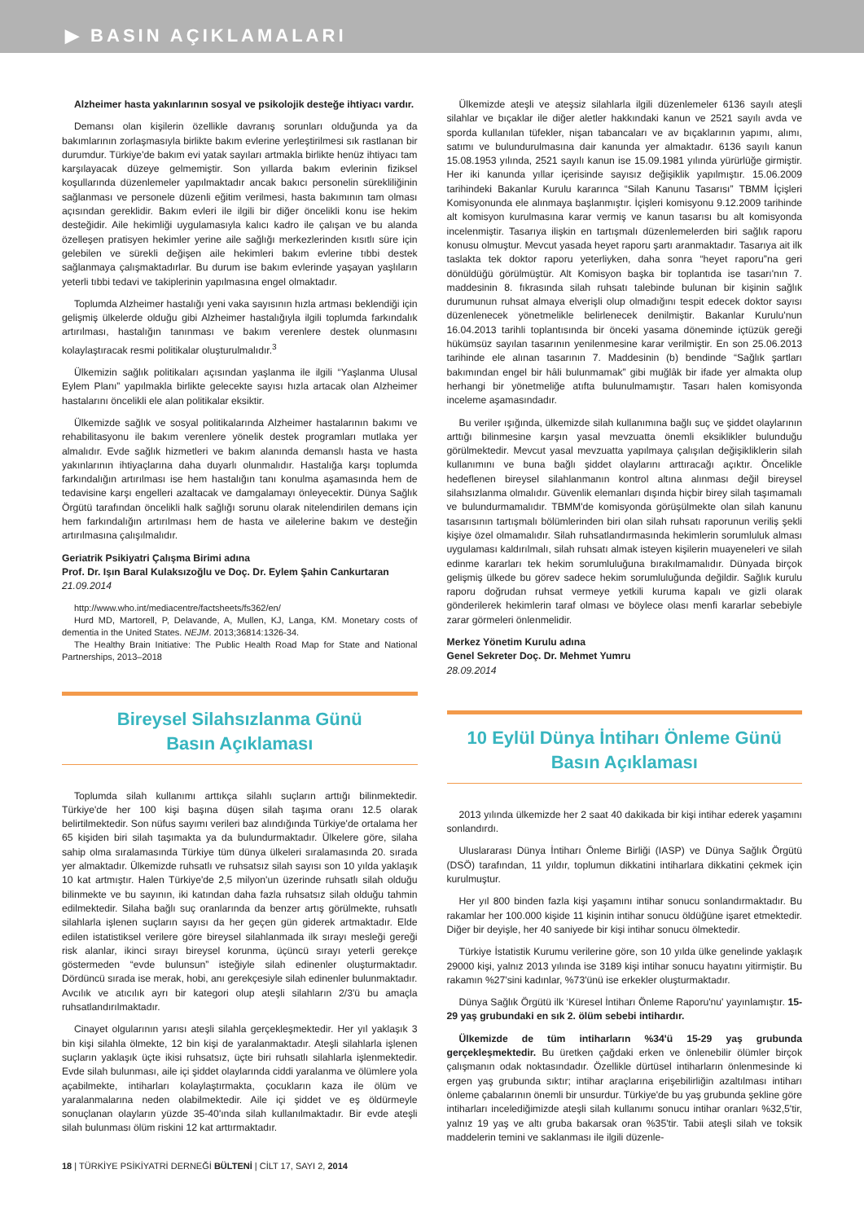▶ BASIN AÇIKLAMALARI
Alzheimer hasta yakınlarının sosyal ve psikolojik desteğe ihtiyacı vardır.
Demansı olan kişilerin özellikle davranış sorunları olduğunda ya da bakımlarının zorlaşmasıyla birlikte bakım evlerine yerleştirilmesi sık rastlanan bir durumdur. Türkiye'de bakım evi yatak sayıları artmakla birlikte henüz ihtiyacı tam karşılayacak düzeye gelmemiştir. Son yıllarda bakım evlerinin fiziksel koşullarında düzenlemeler yapılmaktadır ancak bakıcı personelin sürekliliğinin sağlanması ve personele düzenli eğitim verilmesi, hasta bakımının tam olması açısından gereklidir. Bakım evleri ile ilgili bir diğer öncelikli konu ise hekim desteğidir. Aile hekimliği uygulamasıyla kalıcı kadro ile çalışan ve bu alanda özelleşen pratisyen hekimler yerine aile sağlığı merkezlerinden kısıtlı süre için gelebilen ve sürekli değişen aile hekimleri bakım evlerine tıbbi destek sağlanmaya çalışmaktadırlar. Bu durum ise bakım evlerinde yaşayan yaşlıların yeterli tıbbi tedavi ve takiplerinin yapılmasına engel olmaktadır.
Toplumda Alzheimer hastalığı yeni vaka sayısının hızla artması beklendiği için gelişmiş ülkelerde olduğu gibi Alzheimer hastalığıyla ilgili toplumda farkındalık artırılması, hastalığın tanınması ve bakım verenlere destek olunmasını kolaylaştıracak resmi politikalar oluşturulmalıdır.<sup>3</sup>
Ülkemizin sağlık politikaları açısından yaşlanma ile ilgili “Yaşlanma Ulusal Eylem Planı” yapılmakla birlikte gelecekte sayısı hızla artacak olan Alzheimer hastalarını öncelikli ele alan politikalar eksiktir.
Ülkemizde sağlık ve sosyal politikalarında Alzheimer hastalarının bakımı ve rehabilitasyonu ile bakım verenlere yönelik destek programları mutlaka yer almalıdır. Evde sağlık hizmetleri ve bakım alanında demanslı hasta ve hasta yakınlarının ihtiyaçlarına daha duyarlı olunmalıdır. Hastalığa karşı toplumda farkındalığın artırılması ise hem hastalığın tanı konulma aşamasında hem de tedavisine karşı engelleri azaltacak ve damgalamayı önleyecektir. Dünya Sağlık Örgütü tarafından öncelikli halk sağlığı sorunu olarak nitelendirilen demans için hem farkındalığın artırılması hem de hasta ve ailelerine bakım ve desteğin artırılmasına çalışılmalıdır.
Geriatrik Psikiyatri Çalışma Birimi adına
Prof. Dr. Işın Baral Kulaksızoğlu ve Doç. Dr. Eylem Şahin Cankurtaran
21.09.2014
http://www.who.int/mediacentre/factsheets/fs362/en/
Hurd MD, Martorell, P, Delavande, A, Mullen, KJ, Langa, KM. Monetary costs of dementia in the United States. NEJM. 2013;36814:1326-34.
The Healthy Brain Initiative: The Public Health Road Map for State and National Partnerships, 2013–2018
Bireysel Silahsızlanma Günü
Basın Açıklaması
Toplumda silah kullanımı arttıkça silahlı suçların arttığı bilinmektedir. Türkiye'de her 100 kişi başına düşen silah taşıma oranı 12.5 olarak belirtilmektedir. Son nüfus sayımı verileri baz alındığında Türkiye'de ortalama her 65 kişiden biri silah taşımakta ya da bulundurmaktadır. Ülkelere göre, silaha sahip olma sıralamasında Türkiye tüm dünya ülkeleri sıralamasında 20. sırada yer almaktadır. Ülkemizde ruhsatlı ve ruhsatsız silah sayısı son 10 yılda yaklaşık 10 kat artmıştır. Halen Türkiye'de 2,5 milyon'un üzerinde ruhsatlı silah olduğu bilinmekte ve bu sayının, iki katından daha fazla ruhsatsız silah olduğu tahmin edilmektedir. Silaha bağlı suç oranlarında da benzer artış görülmekte, ruhsatlı silahlarla işlenen suçların sayısı da her geçen gün giderek artmaktadır. Elde edilen istatistiksel verilere göre bireysel silahlanmada ilk sırayı mesleği gereği risk alanlar, ikinci sırayı bireysel korunma, üçüncü sırayı yeterli gerekçe göstermeden “evde bulunsun” isteğiyle silah edinenler oluşturmaktadır. Dördüncü sırada ise merak, hobi, anı gerekçesiyle silah edinenler bulunmaktadır. Avcılık ve atıcılık ayrı bir kategori olup ateşli silahların 2/3'ü bu amaçla ruhsatlandırılmaktadır.
Cinayet olgularının yarısı ateşli silahla gerçekleşmektedir. Her yıl yaklaşık 3 bin kişi silahla ölmekte, 12 bin kişi de yaralanmaktadır. Ateşli silahlarla işlenen suçların yaklaşık üçte ikisi ruhsatsız, üçte biri ruhsatlı silahlarla işlenmektedir. Evde silah bulunması, aile içi şiddet olaylarında ciddi yaralanma ve ölümlere yola açabilmekte, intiharları kolaylaştırmakta, çocukların kaza ile ölüm ve yaralanmalarına neden olabilmektedir. Aile içi şiddet ve eş öldürmeyle sonuçlanan olayların yüzde 35-40'ında silah kullanılmaktadır. Bir evde ateşli silah bulunması ölüm riskini 12 kat arttırmaktadır.
Ülkemizde ateşli ve ateşsiz silahlarla ilgili düzenlemeler 6136 sayılı ateşli silahlar ve bıçaklar ile diğer aletler hakkındaki kanun ve 2521 sayılı avda ve sporda kullanılan tüfekler, nişan tabancaları ve av bıçaklarının yapımı, alımı, satımı ve bulundurulmasına dair kanunda yer almaktadır. 6136 sayılı kanun 15.08.1953 yılında, 2521 sayılı kanun ise 15.09.1981 yılında yürürlüğe girmiştir. Her iki kanunda yıllar içerisinde sayısız değişiklik yapılmıştır. 15.06.2009 tarihindeki Bakanlar Kurulu kararınca “Silah Kanunu Tasarısı” TBMM İçişleri Komisyonunda ele alınmaya başlanmıştır. İçişleri komisyonu 9.12.2009 tarihinde alt komisyon kurulmasına karar vermiş ve kanun tasarısı bu alt komisyonda incelenmiştir. Tasarıya ilişkin en tartışmalı düzenlemelerden biri sağlık raporu konusu olmuştur. Mevcut yasada heyet raporu şartı aranmaktadır. Tasarıya ait ilk taslakta tek doktor raporu yeterliyken, daha sonra “heyet raporu”na geri dönüldüğü görülmüştür. Alt Komisyon başka bir toplantıda ise tasarı'nın 7. maddesinin 8. fıkrasında silah ruhsatı talebinde bulunan bir kişinin sağlık durumunun ruhsat almaya elverişli olup olmadığını tespit edecek doktor sayısı düzenlenecek yönetmelikle belirlenecek denilmiştir. Bakanlar Kurulu'nun 16.04.2013 tarihli toplantısında bir önceki yasama döneminde içtüzük gereği hükümsüz sayılan tasarının yenilenmesine karar verilmiştir. En son 25.06.2013 tarihinde ele alınan tasarının 7. Maddesinin (b) bendinde “Sağlık şartları bakımından engel bir hâli bulunmamak” gibi muğlâk bir ifade yer almakta olup herhangi bir yönetmeliğe atıfta bulunulmamıştır. Tasarı halen komisyonda inceleme aşamasındadır.
Bu veriler ışığında, ülkemizde silah kullanımına bağlı suç ve şiddet olaylarının arttığı bilinmesine karşın yasal mevzuatta önemli eksiklikler bulunduğu görülmektedir. Mevcut yasal mevzuatta yapılmaya çalışılan değişikliklerin silah kullanımını ve buna bağlı şiddet olaylarını arttıracağı açıktır. Öncelikle hedeflenen bireysel silahlanmanın kontrol altına alınması değil bireysel silahsızlanma olmalıdır. Güvenlik elemanları dışında hiçbir birey silah taşımamalı ve bulundurmamalıdır. TBMM'de komisyonda görüşülmekte olan silah kanunu tasarısının tartışmalı bölümlerinden biri olan silah ruhsatı raporunun veriliş şekli kişiye özel olmamalıdır. Silah ruhsatlandırmasında hekimlerin sorumluluk alması uygulaması kaldırılmalı, silah ruhsatı almak isteyen kişilerin muayeneleri ve silah edinme kararları tek hekim sorumluluğuna bırakılmamalıdır. Dünyada birçok gelişmiş ülkede bu görev sadece hekim sorumluluğunda değildir. Sağlık kurulu raporu doğrudan ruhsat vermeye yetkili kuruma kapalı ve gizli olarak gönderilerek hekimlerin taraf olması ve böylece olası menfi kararlar sebebiyle zarar görmeleri önlenmelidir.
Merkez Yönetim Kurulu adına
Genel Sekreter Doç. Dr. Mehmet Yumru
28.09.2014
10 Eylül Dünya İntiharı Önleme Günü
Basın Açıklaması
2013 yılında ülkemizde her 2 saat 40 dakikada bir kişi intihar ederek yaşamını sonlandırdı.
Uluslararası Dünya İntiharı Önleme Birliği (IASP) ve Dünya Sağlık Örgütü (DSÖ) tarafından, 11 yıldır, toplumun dikkatini intiharlara dikkatini çekmek için kurulmuştur.
Her yıl 800 binden fazla kişi yaşamını intihar sonucu sonlandırmaktadır. Bu rakamlar her 100.000 kişide 11 kişinin intihar sonucu öldüğüne işaret etmektedir. Diğer bir deyişle, her 40 saniyede bir kişi intihar sonucu ölmektedir.
Türkiye İstatistik Kurumu verilerine göre, son 10 yılda ülke genelinde yaklaşık 29000 kişi, yalnız 2013 yılında ise 3189 kişi intihar sonucu hayatını yitirmiştir. Bu rakamın %27'sini kadınlar, %73'ünü ise erkekler oluşturmaktadır.
Dünya Sağlık Örgütü ilk ‘Küresel İntiharı Önleme Raporu'nu' yayınlamıştır. 15-29 yaş grubundaki en sık 2. ölüm sebebi intihardır.
Ülkemizde de tüm intiharların %34'ü 15-29 yaş grubunda gerçekleşmektedir. Bu üretken çağdaki erken ve önlenebilir ölümler birçok çalışmanın odak noktasındadır. Özellikle dürtüsel intiharların önlenmesinde ki ergen yaş grubunda sıktır; intihar araçlarına erişebilirliğin azaltılması intiharı önleme çabalarının önemli bir unsurdur. Türkiye'de bu yaş grubunda şekline göre intiharları incelediğimizde ateşli silah kullanımı sonucu intihar oranları %32,5'tir, yalnız 19 yaş ve altı gruba bakarsak oran %35'tir. Tabii ateşli silah ve toksik maddelerin temini ve saklanması ile ilgili düzenle-
18 | TÜRKİYE PSİKİYATRİ DERNEĞİ BÜLTENİ | CİLT 17, SAYI 2, 2014